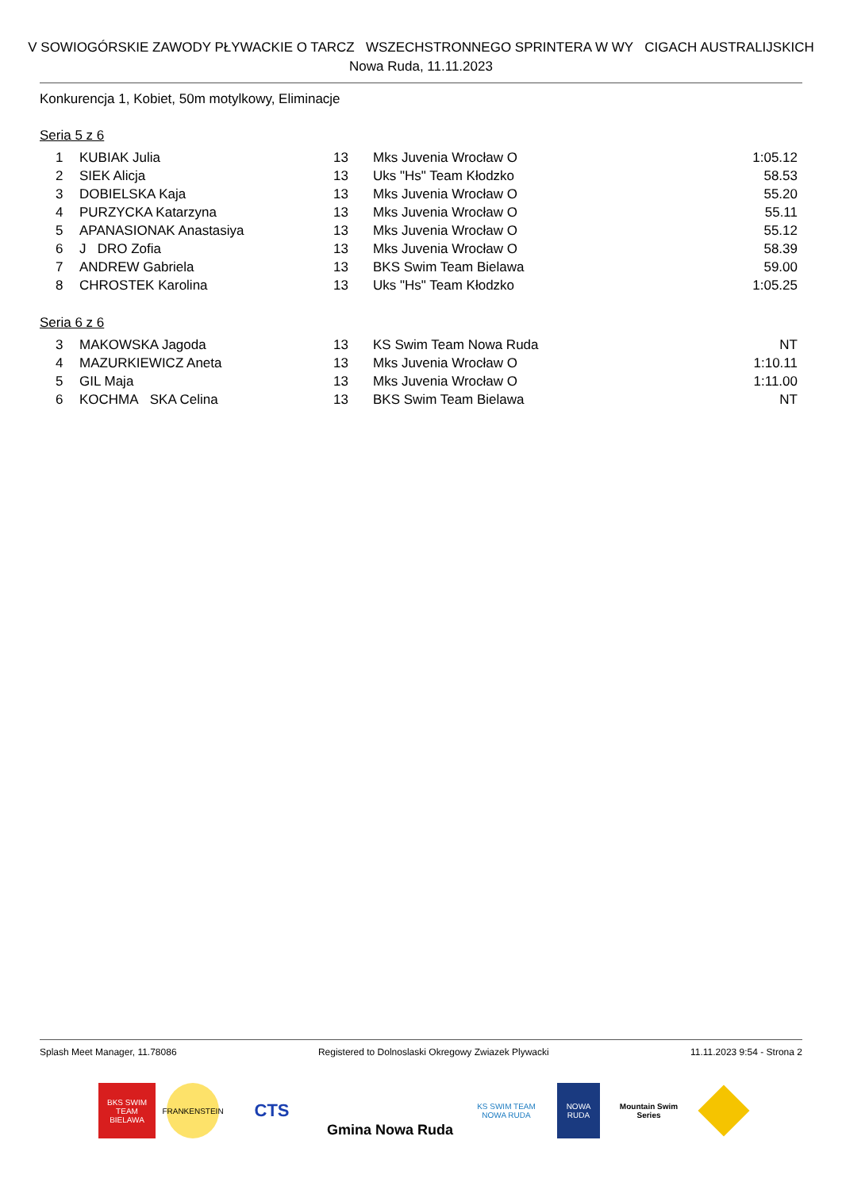V SOWIOGÓRSKIE ZAWODY PŁYWACKIE O TARCZ WSZECHSTRONNEGO SPRINTERA W WY CIGACH AUSTRALIJSKICH
Nowa Ruda, 11.11.2023
Konkurencja 1, Kobiet, 50m motylkowy, Eliminacje
Seria 5 z 6
| 1 | KUBIAK Julia | 13 | Mks Juvenia Wrocław O | 1:05.12 |
| 2 | SIEK Alicja | 13 | Uks "Hs" Team Kłodzko | 58.53 |
| 3 | DOBIELSKA Kaja | 13 | Mks Juvenia Wrocław O | 55.20 |
| 4 | PURZYCKA Katarzyna | 13 | Mks Juvenia Wrocław O | 55.11 |
| 5 | APANASIONAK Anastasiya | 13 | Mks Juvenia Wrocław O | 55.12 |
| 6 | J DRO Zofia | 13 | Mks Juvenia Wrocław O | 58.39 |
| 7 | ANDREW Gabriela | 13 | BKS Swim Team Bielawa | 59.00 |
| 8 | CHROSTEK Karolina | 13 | Uks "Hs" Team Kłodzko | 1:05.25 |
Seria 6 z 6
| 3 | MAKOWSKA Jagoda | 13 | KS Swim Team Nowa Ruda | NT |
| 4 | MAZURKIEWICZ Aneta | 13 | Mks Juvenia Wrocław O | 1:10.11 |
| 5 | GIL Maja | 13 | Mks Juvenia Wrocław O | 1:11.00 |
| 6 | KOCHMA SKA Celina | 13 | BKS Swim Team Bielawa | NT |
Splash Meet Manager, 11.78086 Registered to Dolnoslaski Okregowy Zwiazek Plywacki 11.11.2023 9:54 - Strona 2
BKS SWIM TEAM BIELAWA
FRANKENSTEIN
CTS
Gmina Nowa Ruda
KS SWIM TEAM NOWA RUDA
NOWA RUDA
Mountain Swim Series